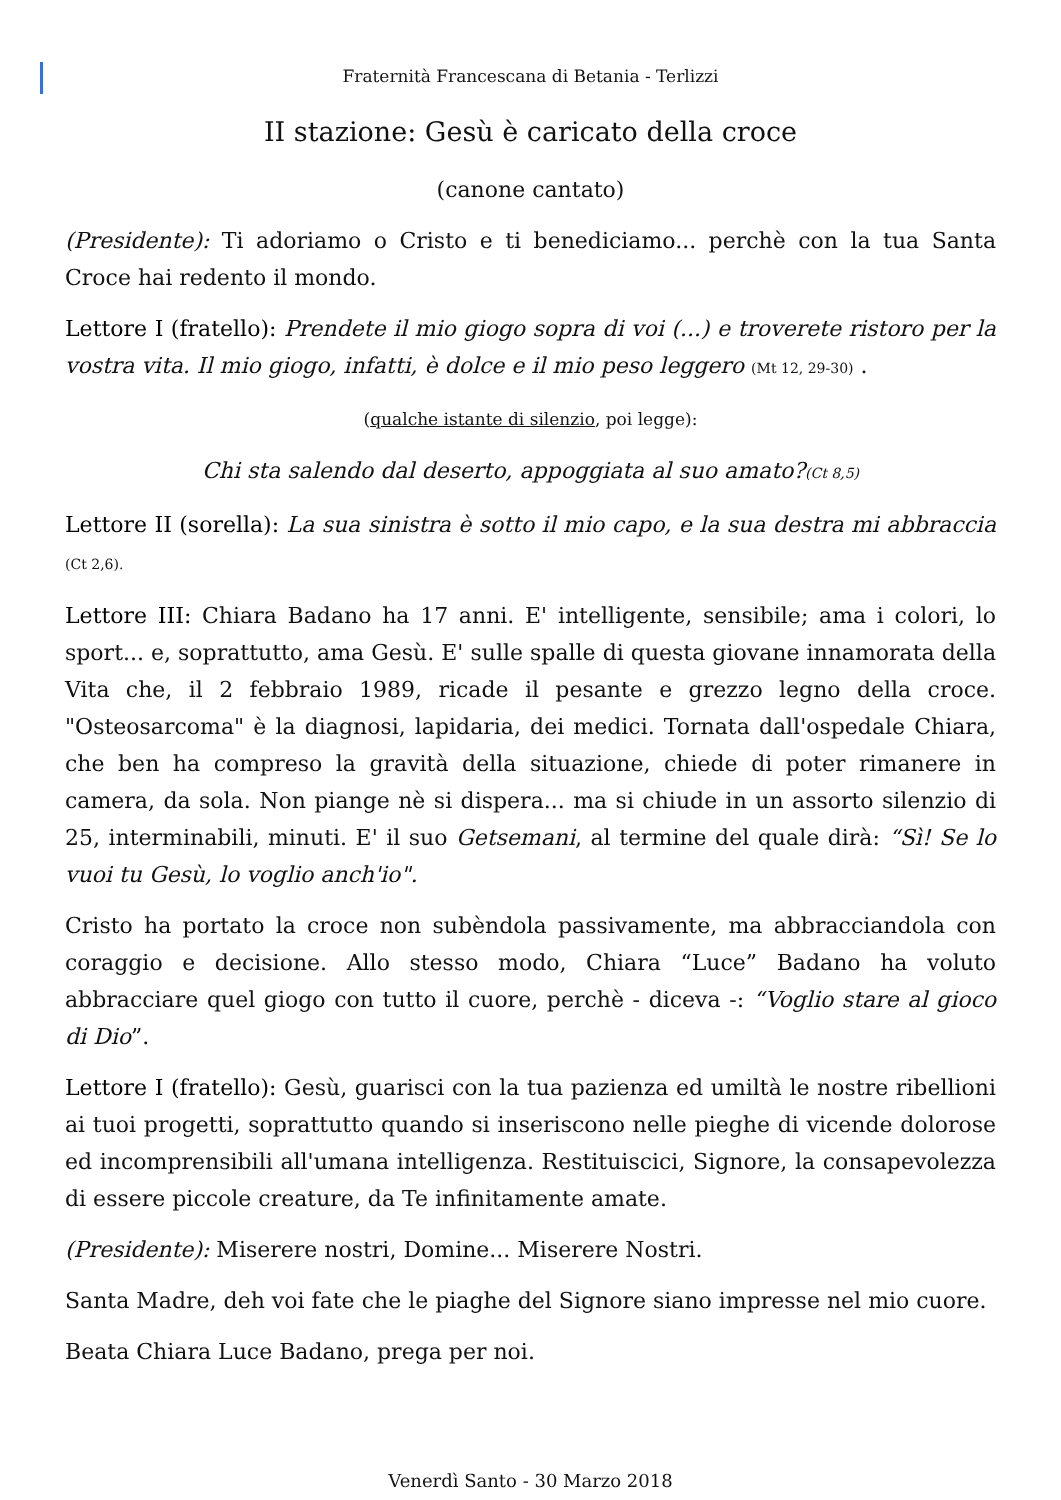Fraternità Francescana di Betania - Terlizzi
II stazione: Gesù è caricato della croce
(canone cantato)
(Presidente): Ti adoriamo o Cristo e ti benediciamo... perchè con la tua Santa Croce hai redento il mondo.
Lettore I (fratello): Prendete il mio giogo sopra di voi (...) e troverete ristoro per la vostra vita. Il mio giogo, infatti, è dolce e il mio peso leggero (Mt 12, 29-30) .
(qualche istante di silenzio, poi legge):
Chi sta salendo dal deserto, appoggiata al suo amato?(Ct 8,5)
Lettore II (sorella): La sua sinistra è sotto il mio capo, e la sua destra mi abbraccia (Ct 2,6).
Lettore III: Chiara Badano ha 17 anni. E' intelligente, sensibile; ama i colori, lo sport... e, soprattutto, ama Gesù. E' sulle spalle di questa giovane innamorata della Vita che, il 2 febbraio 1989, ricade il pesante e grezzo legno della croce. "Osteosarcoma" è la diagnosi, lapidaria, dei medici. Tornata dall'ospedale Chiara, che ben ha compreso la gravità della situazione, chiede di poter rimanere in camera, da sola. Non piange nè si dispera... ma si chiude in un assorto silenzio di 25, interminabili, minuti. E' il suo Getsemani, al termine del quale dirà: “Sì! Se lo vuoi tu Gesù, lo voglio anch'io".
Cristo ha portato la croce non subèndola passivamente, ma abbracciandola con coraggio e decisione. Allo stesso modo, Chiara “Luce” Badano ha voluto abbracciare quel giogo con tutto il cuore, perchè - diceva -: “Voglio stare al gioco di Dio”.
Lettore I (fratello): Gesù, guarisci con la tua pazienza ed umiltà le nostre ribellioni ai tuoi progetti, soprattutto quando si inseriscono nelle pieghe di vicende dolorose ed incomprensibili all'umana intelligenza. Restituiscici, Signore, la consapevolezza di essere piccole creature, da Te infinitamente amate.
(Presidente): Miserere nostri, Domine... Miserere Nostri.
Santa Madre, deh voi fate che le piaghe del Signore siano impresse nel mio cuore.
Beata Chiara Luce Badano, prega per noi.
Venerdì Santo - 30 Marzo 2018